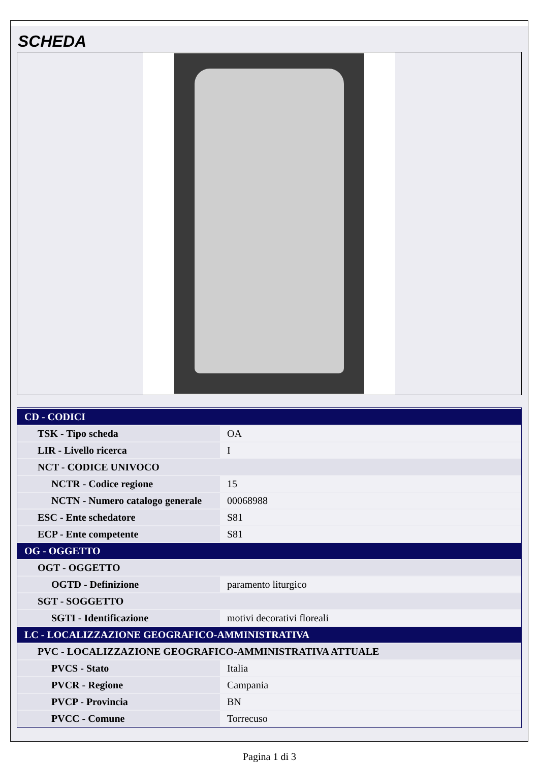SCHEDA
| CD - CODICI | |
| TSK - Tipo scheda | OA |
| LIR - Livello ricerca | I |
| NCT - CODICE UNIVOCO | |
| NCTR - Codice regione | 15 |
| NCTN - Numero catalogo generale | 00068988 |
| ESC - Ente schedatore | S81 |
| ECP - Ente competente | S81 |
| OG - OGGETTO | |
| OGT - OGGETTO | |
| OGTD - Definizione | paramento liturgico |
| SGT - SOGGETTO | |
| SGTI - Identificazione | motivi decorativi floreali |
| LC - LOCALIZZAZIONE GEOGRAFICO-AMMINISTRATIVA | |
| PVC - LOCALIZZAZIONE GEOGRAFICO-AMMINISTRATIVA ATTUALE | |
| PVCS - Stato | Italia |
| PVCR - Regione | Campania |
| PVCP - Provincia | BN |
| PVCC - Comune | Torrecuso |
Pagina 1 di 3